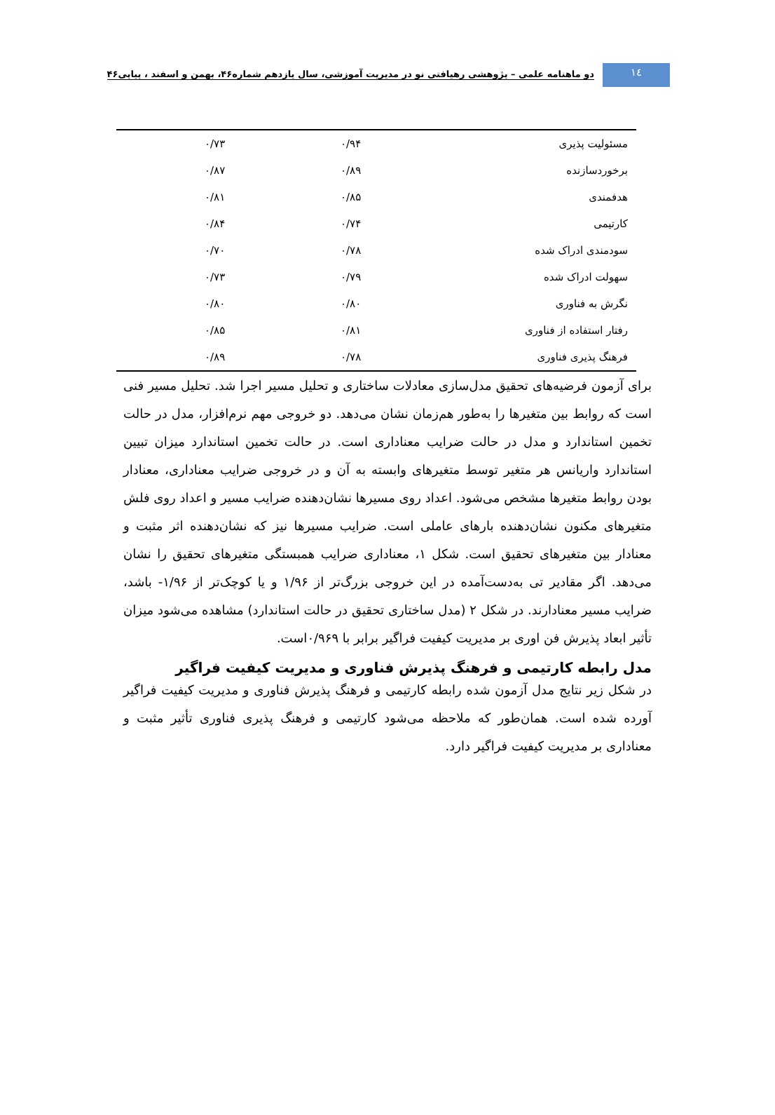١٤
دو ماهنامه علمی – پژوهشی رهیافتی نو در مدیریت آموزشی، سال یازدهم شماره۴۶، بهمن و اسفند ، پیاپی۴۶
| مسئولیت پذیری | ۰/۹۴ | ۰/۷۳ | |
| برخوردسازنده | ۰/۸۹ | ۰/۸۷ | |
| هدفمندی | ۰/۸۵ | ۰/۸۱ | |
| کارتیمی | ۰/۷۴ | ۰/۸۴ | |
| سودمندی ادراک شده | ۰/۷۸ | ۰/۷۰ | |
| سهولت ادراک شده | ۰/۷۹ | ۰/۷۳ | |
| نگرش به فناوری | ۰/۸۰ | ۰/۸۰ | |
| رفتار استفاده از فناوری | ۰/۸۱ | ۰/۸۵ | |
| فرهنگ پذیری فناوری | ۰/۷۸ | ۰/۸۹ | |
برای آزمون فرضیه‌های تحقیق مدل‌سازی معادلات ساختاری و تحلیل مسیر اجرا شد. تحلیل مسیر فنی است که روابط بین متغیرها را به‌طور هم‌زمان نشان می‌دهد. دو خروجی مهم نرم‌افزار، مدل در حالت تخمین استاندارد و مدل در حالت ضرایب معناداری است. در حالت تخمین استاندارد میزان تبیین استاندارد واریانس هر متغیر توسط متغیرهای وابسته به آن و در خروجی ضرایب معناداری، معنادار بودن روابط متغیرها مشخص می‌شود. اعداد روی مسیرها نشان‌دهنده ضرایب مسیر و اعداد روی فلش متغیرهای مکنون نشان‌دهنده بارهای عاملی است. ضرایب مسیرها نیز که نشان‌دهنده اثر مثبت و معنادار بین متغیرهای تحقیق است. شکل ۱، معناداری ضرایب همبستگی متغیرهای تحقیق را نشان می‌دهد. اگر مقادیر تی به‌دست‌آمده در این خروجی بزرگ‌تر از ۱/۹۶ و یا کوچک‌تر از ۱/۹۶- باشد، ضرایب مسیر معنادارند. در شکل ۲ (مدل ساختاری تحقیق در حالت استاندارد) مشاهده می‌شود میزان تأثیر ابعاد پذیرش فن اوری بر مدیریت کیفیت فراگیر برابر با ۰/۹۶۹است.
مدل رابطه کارتیمی و فرهنگ پذیرش فناوری و مدیریت کیفیت فراگیر
در شکل زیر نتایج مدل آزمون شده رابطه کارتیمی و فرهنگ پذیرش فناوری و مدیریت کیفیت فراگیر آورده شده است. همان‌طور که ملاحظه می‌شود کارتیمی و فرهنگ پذیری فناوری تأثیر مثبت و معناداری بر مدیریت کیفیت فراگیر دارد.